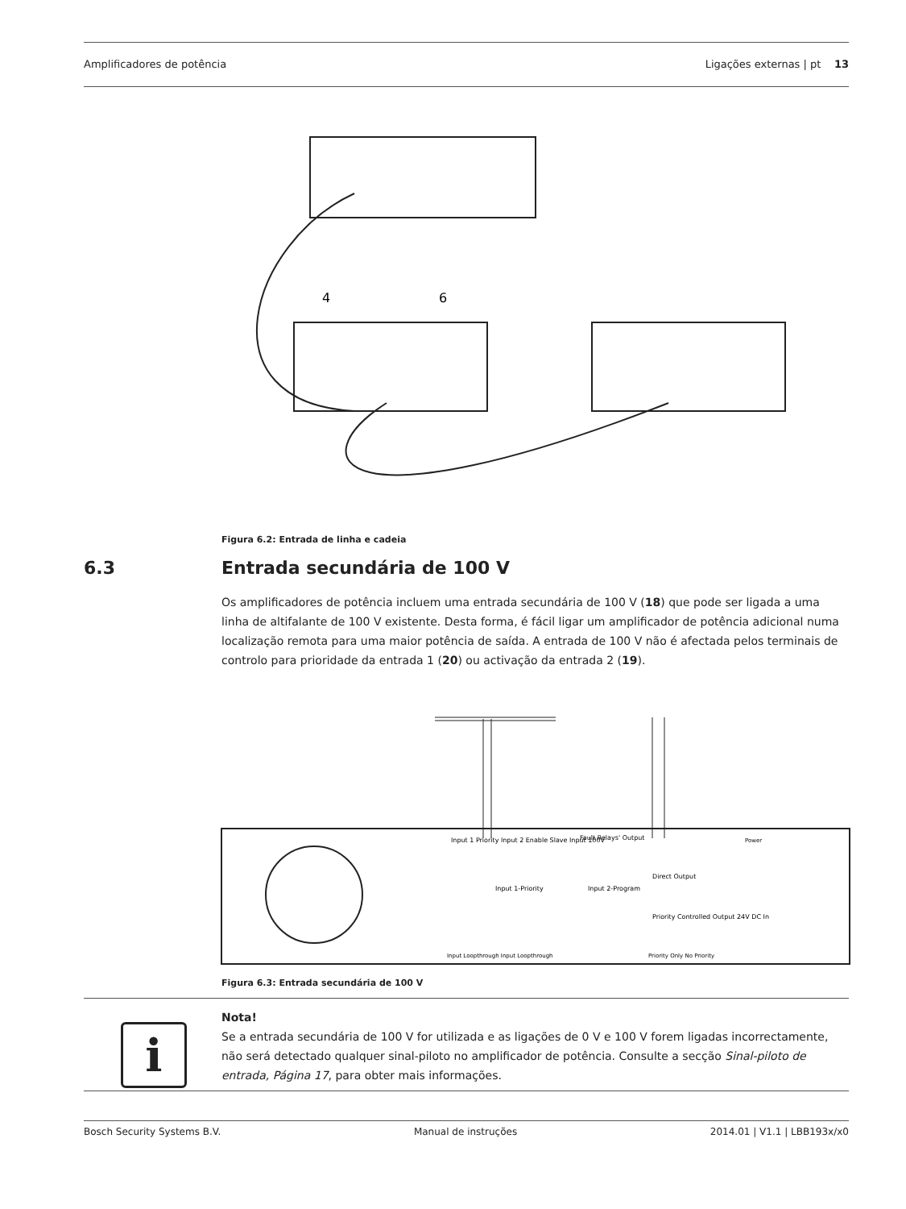Amplificadores de potência Ligações externas | pt 13
4
6
Figura 6.2: Entrada de linha e cadeia
6.3 Entrada secundária de 100 V
Os amplificadores de potência incluem uma entrada secundária de 100 V (18) que pode ser ligada a uma linha de altifalante de 100 V existente. Desta forma, é fácil ligar um amplificador de potência adicional numa localização remota para uma maior potência de saída. A entrada de 100 V não é afectada pelos terminais de controlo para prioridade da entrada 1 (20) ou activação da entrada 2 (19).
Input 1 Priority Input 2 Enable Slave Input 100V
Fault Relays' Output
Input 1-Priority
Input 2-Program
Direct Output
Priority Controlled Output 24V DC In
Power
Input Loopthrough Input Loopthrough
Priority Only No Priority
Figura 6.3: Entrada secundária de 100 V
i
Nota!
Se a entrada secundária de 100 V for utilizada e as ligações de 0 V e 100 V forem ligadas incorrectamente, não será detectado qualquer sinal-piloto no amplificador de potência. Consulte a secção Sinal-piloto de entrada, Página 17, para obter mais informações.
Bosch Security Systems B.V. Manual de instruções 2014.01 | V1.1 | LBB193x/x0